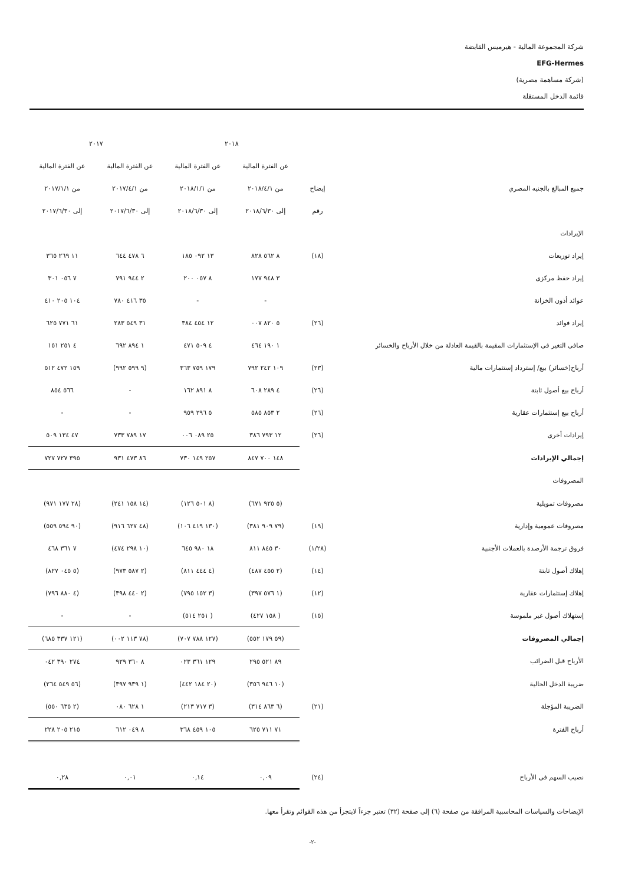شركة المجموعة المالية - هيرميس القابضة
EFG-Hermes
(شركة مساهمة مصرية)
قائمة الدخل المستقلة
| | | ٢٠١٨ | | ٢٠١٧ | |
| --- | --- | --- | --- | --- | --- |
| | | عن الفترة المالية | عن الفترة المالية | عن الفترة المالية | عن الفترة المالية |
| جميع المبالغ بالجنيه المصري | إيضاح | من ٢٠١٨/٤/١ | من ٢٠١٨/١/١ | من ٢٠١٧/٤/١ | من ٢٠١٧/١/١ |
| | رقم | إلى ٢٠١٨/٦/٣٠ | إلى ٢٠١٨/٦/٣٠ | إلى ٢٠١٧/٦/٣٠ | إلى ٢٠١٧/٦/٣٠ |
| الإيرادات | | | | | |
| إيراد توزيعات | (١٨) | ٨ ٥٦٢ ٨٢٨ | ١٣ ٠٩٢ ١٨٥ | ٦ ٤٧٨ ٦٤٤ | ١١ ٢٦٩ ٣٦٥ |
| إيراد حفظ مركزى | | ٣ ٩٤٨ ١٧٧ | ٨ ٠٥٧ ٢٠٠ | ٢ ٩٤٤ ٧٩١ | ٧ ٠٥٦ ٣٠١ |
| عوائد أذون الخزانة | | - | - | ٣٥ ٤١٦ ٧٨٠ | ١٠٤ ٢٠٥ ٤١٠ |
| إيراد فوائد | (٢٦) | ٥ ٨٢٠ ٠٠٧ | ١٢ ٤٥٤ ٣٨٤ | ٣١ ٥٤٩ ٢٨٣ | ٦١ ٧٧١ ٦٢٥ |
| صافى التغير فى الإستثمارات المقيمة بالقيمة العادلة من خلال الأرباح والخسائر | | ١ ١٩٠ ٤٦٤ | ٤ ٥٠٩ ٤٧١ | ١ ٨٩٤ ٦٩٢ | ٤ ٢٥١ ١٥١ |
| أرباح(خسائر) بيع/ إسترداد إستثمارات مالية | (٢٣) | ١٠٩ ٢٤٢ ٧٩٢ | ١٧٩ ٧٥٩ ٣٦٣ | (٩ ٥٩٩ ٩٩٢) | ١٥٩ ٤٧٢ ٥١٢ |
| أرباح بيع أصول ثابتة | (٢٦) | ٤ ٢٨٩ ٦٠٨ | ٨ ٨٩١ ١٦٢ | - | ٥٦٦ ٨٥٤ |
| أرباح بيع إستثمارات عقارية | (٢٦) | ٢ ٨٥٣ ٥٨٥ | ٥ ٢٩٦ ٩٥٩ | - | - |
| إيرادات أخرى | (٢٦) | ١٢ ٧٩٣ ٣٨٦ | ٢٥ ٠٨٩ ٠٠٦ | ١٧ ٧٨٩ ٧٣٣ | ٤٧ ١٣٤ ٥٠٩ |
| إجمالي الإيرادات | | ١٤٨ ٧٠٠ ٨٤٧ | ٢٥٧ ١٤٩ ٧٣٠ | ٨٦ ٤٧٣ ٩٣١ | ٣٩٥ ٧٢٧ ٧٢٧ |
| المصروفات | | | | | |
| مصروفات تمويلية | | (٥ ٩٢٥ ٦٧١) | (٨ ٥٠١ ١٢٦) | (١٤ ١٥٨ ٢٤١) | (٢٨ ١٧٧ ٩٧١) |
| مصروفات عمومية وإدارية | (١٩) | (٧٩ ٩٠٩ ٣٨١) | (١٣٠ ٤١٩ ١٠٦) | (٤٨ ٦٢٧ ٩١٦) | (٩٠ ٥٩٤ ٥٥٩) |
| فروق ترجمة الأرصدة بالعملات الأجنبية | (١/٢٨) | ٣٠ ٨٤٥ ٨١١ | ١٨ ٩٨٠ ٦٤٥ | (١٠ ٢٩٨ ٤٧٤) | ٧ ٣٦١ ٤٦٨ |
| إهلاك أصول ثابتة | (١٤) | (٢ ٤٥٥ ٤٨٧) | (٤ ٤٤٤ ٨١١) | (٢ ٥٨٧ ٩٧٣) | (٥ ٠٤٥ ٨٢٧) |
| إهلاك إستثمارات عقارية | (١٢) | (١ ٥٧٦ ٣٩٧) | (٣ ١٥٢ ٧٩٥) | (٢ ٤٤٠ ٣٩٨) | (٤ ٨٨٠ ٧٩٦) |
| إستهلاك أصول غير ملموسة | (١٥) | ( ١٥٨ ٤٢٧) | ( ٢٥١ ٥١٤) | - | - |
| إجمالي المصروفات | | (٥٩ ١٧٩ ٥٥٢) | (١٢٧ ٧٨٨ ٧٠٧) | (٧٨ ١١٣ ٠٠٢) | (١٢١ ٣٣٧ ٦٨٥) |
| الأرباح قبل الضرائب | | ٨٩ ٥٢١ ٢٩٥ | ١٢٩ ٣٦١ ٠٢٣ | ٨ ٣٦٠ ٩٢٩ | ٢٧٤ ٣٩٠ ٠٤٢ |
| ضريبة الدخل الحالية | | (١٠ ٩٤٦ ٣٥٦) | (٢٠ ١٨٤ ٤٤٢) | (١ ٩٣٩ ٣٩٧) | (٥٦ ٥٤٩ ٢٦٤) |
| الضريبة المؤجلة | (٢١) | (٦ ٨٦٣ ٣١٤) | (٣ ٧١٧ ٢١٣) | ١ ٦٢٨ ٠٨٠ | (٢ ٦٣٥ ٥٥٠) |
| أرباح الفترة | | ٧١ ٧١١ ٦٢٥ | ١٠٥ ٤٥٩ ٣٦٨ | ٨ ٠٤٩ ٦١٢ | ٢١٥ ٢٠٥ ٢٢٨ |
| نصيب السهم فى الأرباح | (٢٤) | ٠,٠٩ | ٠,١٤ | ٠,٠١ | ٠,٢٨ |
الإيضاحات والسياسات المحاسبية المرافقة من صفحة (٦) إلى صفحة (٣٢) تعتبر جزءاً لايتجزأ من هذه القوائم وتقرأ معها.
-٢-